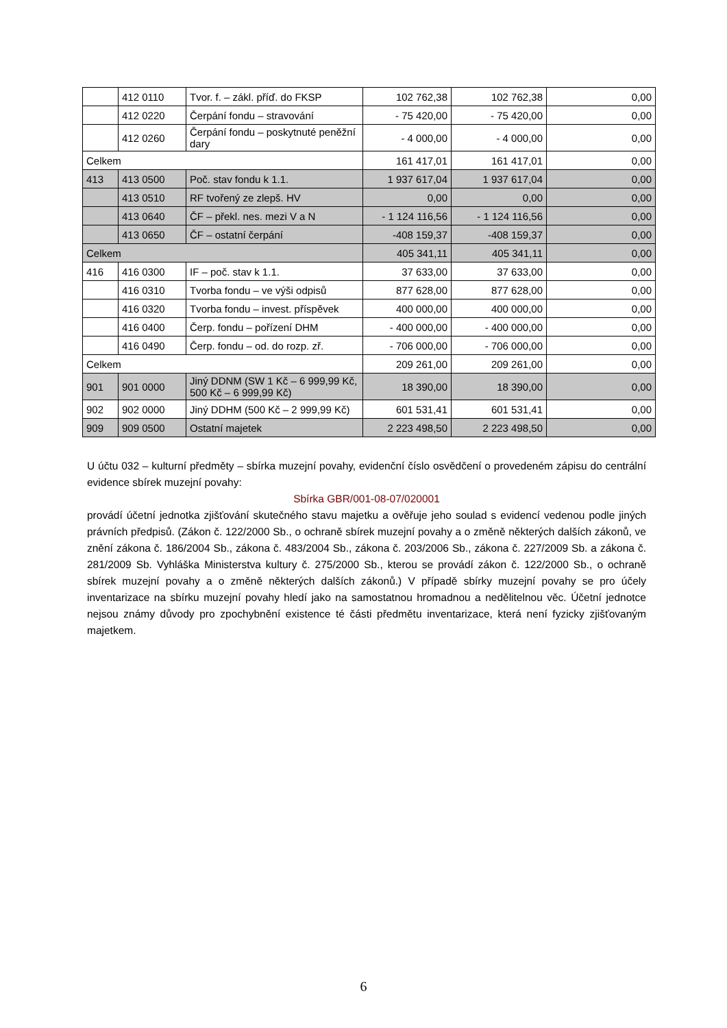| | 412 0110 | Tvor. f. – zákl. příď. do FKSP | 102 762,38 | 102 762,38 | 0,00 |
| | 412 0220 | Čerpání fondu – stravování | - 75 420,00 | - 75 420,00 | 0,00 |
| | 412 0260 | Čerpání fondu – poskytnuté peněžní dary | - 4 000,00 | - 4 000,00 | 0,00 |
| Celkem | | | 161 417,01 | 161 417,01 | 0,00 |
| 413 | 413 0500 | Poč. stav fondu k 1.1. | 1 937 617,04 | 1 937 617,04 | 0,00 |
| | 413 0510 | RF tvořený ze zlepš. HV | 0,00 | 0,00 | 0,00 |
| | 413 0640 | ČF – překl. nes. mezi V a N | - 1 124 116,56 | - 1 124 116,56 | 0,00 |
| | 413 0650 | ČF – ostatní čerpání | -408 159,37 | -408 159,37 | 0,00 |
| Celkem | | | 405 341,11 | 405 341,11 | 0,00 |
| 416 | 416 0300 | IF – poč. stav k 1.1. | 37 633,00 | 37 633,00 | 0,00 |
| | 416 0310 | Tvorba fondu – ve výši odpisů | 877 628,00 | 877 628,00 | 0,00 |
| | 416 0320 | Tvorba fondu – invest. příspěvek | 400 000,00 | 400 000,00 | 0,00 |
| | 416 0400 | Čerp. fondu – pořízení DHM | - 400 000,00 | - 400 000,00 | 0,00 |
| | 416 0490 | Čerp. fondu – od. do rozp. zř. | - 706 000,00 | - 706 000,00 | 0,00 |
| Celkem | | | 209 261,00 | 209 261,00 | 0,00 |
| 901 | 901 0000 | Jiný DDNM (SW 1 Kč – 6 999,99 Kč, 500 Kč – 6 999,99 Kč) | 18 390,00 | 18 390,00 | 0,00 |
| 902 | 902 0000 | Jiný DDHM (500 Kč – 2 999,99 Kč) | 601 531,41 | 601 531,41 | 0,00 |
| 909 | 909 0500 | Ostatní majetek | 2 223 498,50 | 2 223 498,50 | 0,00 |
U účtu 032 – kulturní předměty – sbírka muzejní povahy, evidenční číslo osvědčení o provedeném zápisu do centrální evidence sbírek muzejní povahy:
Sbírka GBR/001-08-07/020001
provádí účetní jednotka zjišťování skutečného stavu majetku a ověřuje jeho soulad s evidencí vedenou podle jiných právních předpisů. (Zákon č. 122/2000 Sb., o ochraně sbírek muzejní povahy a o změně některých dalších zákonů, ve znění zákona č. 186/2004 Sb., zákona č. 483/2004 Sb., zákona č. 203/2006 Sb., zákona č. 227/2009 Sb. a zákona č. 281/2009 Sb. Vyhláška Ministerstva kultury č. 275/2000 Sb., kterou se provádí zákon č. 122/2000 Sb., o ochraně sbírek muzejní povahy a o změně některých dalších zákonů.) V případě sbírky muzejní povahy se pro účely inventarizace na sbírku muzejní povahy hledí jako na samostatnou hromadnou a nedělitelnou věc. Účetní jednotce nejsou známy důvody pro zpochybnění existence té části předmětu inventarizace, která není fyzicky zjišťovaným majetkem.
6